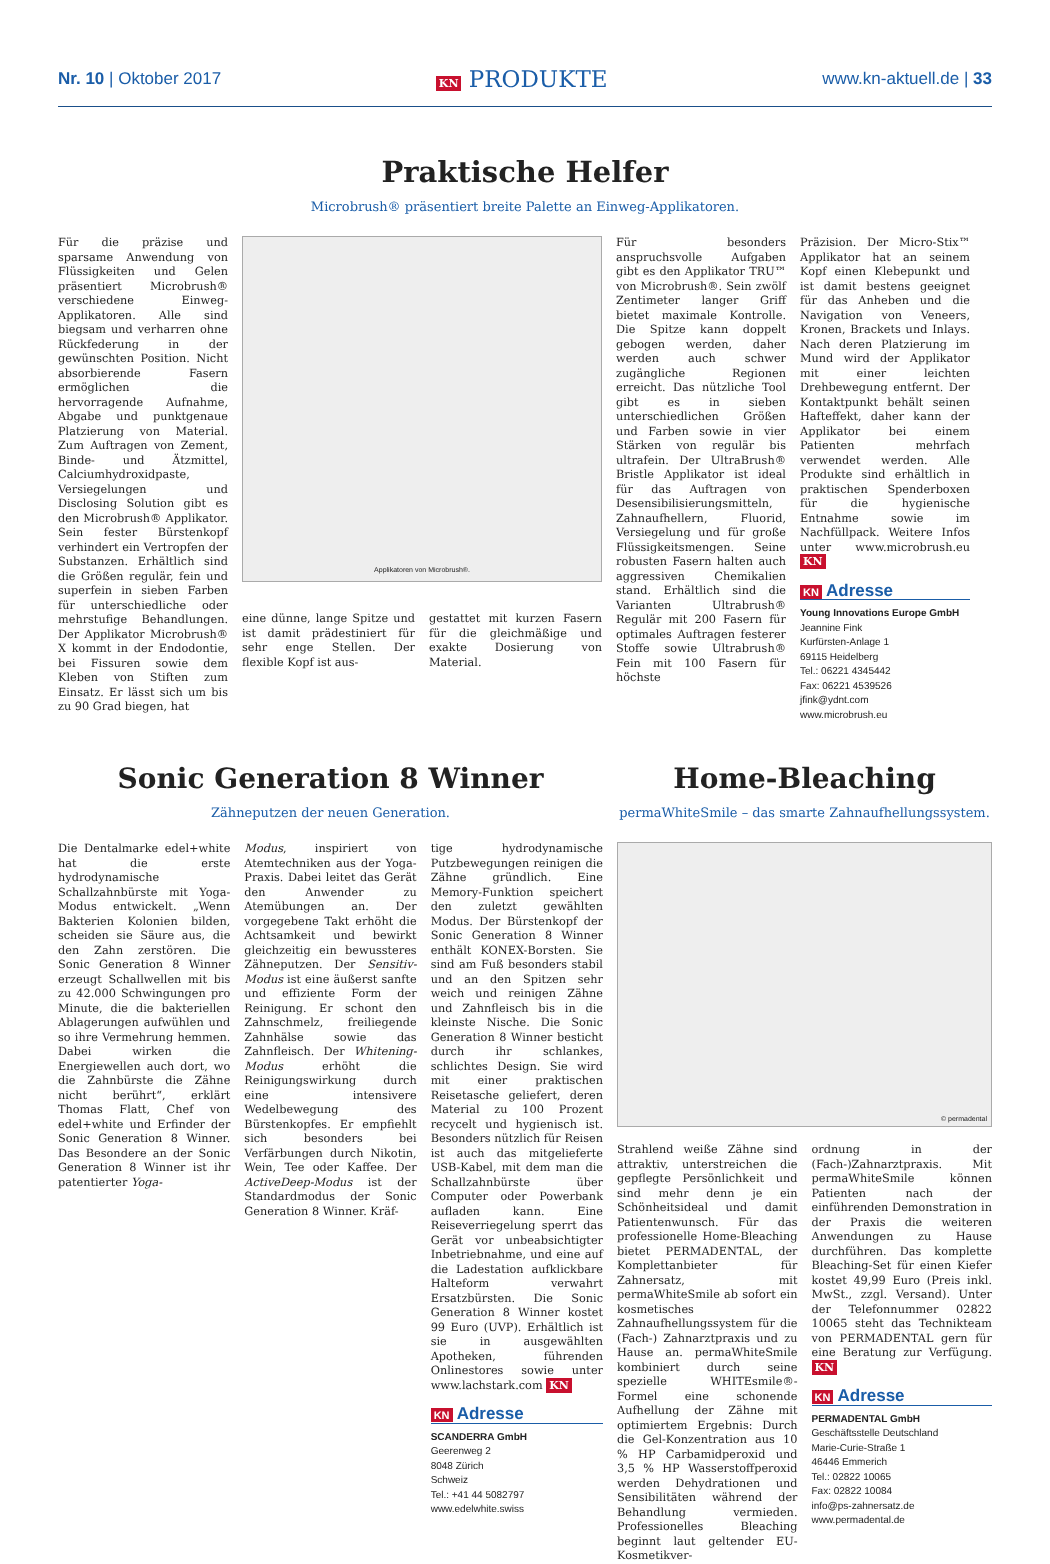Nr. 10 | Oktober 2017 KN PRODUKTE www.kn-aktuell.de | 33
Praktische Helfer
Microbrush® präsentiert breite Palette an Einweg-Applikatoren.
Für die präzise und sparsame Anwendung von Flüssigkeiten und Gelen präsentiert Microbrush® verschiedene Einweg-Applikatoren. Alle sind biegsam und verharren ohne Rückfederung in der gewünschten Position. Nicht absorbierende Fasern ermöglichen die hervorragende Aufnahme, Abgabe und punktgenaue Platzierung von Material. Zum Auftragen von Zement, Binde- und Ätzmittel, Calciumhydroxidpaste, Versiegelungen und Disclosing Solution gibt es den Microbrush® Applikator. Sein fester Bürstenkopf verhindert ein Vertropfen der Substanzen. Erhältlich sind die Größen regulär, fein und superfein in sieben Farben für unterschiedliche oder mehrstufige Behandlungen. Der Applikator Microbrush® X kommt in der Endodontie, bei Fissuren sowie dem Kleben von Stiften zum Einsatz. Er lässt sich um bis zu 90 Grad biegen, hat
Applikatoren von Microbrush®.
eine dünne, lange Spitze und ist damit prädestiniert für sehr enge Stellen. Der flexible Kopf ist aus-
gestattet mit kurzen Fasern für die gleichmäßige und exakte Dosierung von Material.
Für besonders anspruchsvolle Aufgaben gibt es den Applikator TRU™ von Microbrush®. Sein zwölf Zentimeter langer Griff bietet maximale Kontrolle. Die Spitze kann doppelt gebogen werden, daher werden auch schwer zugängliche Regionen erreicht. Das nützliche Tool gibt es in sieben unterschiedlichen Größen und Farben sowie in vier Stärken von regulär bis ultrafein. Der UltraBrush® Bristle Applikator ist ideal für das Auftragen von Desensibilisierungsmitteln, Zahnaufhellern, Fluorid, Versiegelung und für große Flüssigkeitsmengen. Seine robusten Fasern halten auch aggressiven Chemikalien stand. Erhältlich sind die Varianten Ultrabrush® Regulär mit 200 Fasern für optimales Auftragen festerer Stoffe sowie Ultrabrush® Fein mit 100 Fasern für höchste
Präzision. Der Micro-Stix™ Applikator hat an seinem Kopf einen Klebepunkt und ist damit bestens geeignet für das Anheben und die Navigation von Veneers, Kronen, Brackets und Inlays. Nach deren Platzierung im Mund wird der Applikator mit einer leichten Drehbewegung entfernt. Der Kontaktpunkt behält seinen Hafteffekt, daher kann der Applikator bei einem Patienten mehrfach verwendet werden. Alle Produkte sind erhältlich in praktischen Spenderboxen für die hygienische Entnahme sowie im Nachfüllpack. Weitere Infos unter www.microbrush.eu KN
KN Adresse
Young Innovations Europe GmbH
Jeannine Fink
Kurfürsten-Anlage 1
69115 Heidelberg
Tel.: 06221 4345442
Fax: 06221 4539526
jfink@ydnt.com
www.microbrush.eu
Sonic Generation 8 Winner
Zähneputzen der neuen Generation.
Die Dentalmarke edel+white hat die erste hydrodynamische Schallzahnbürste mit Yoga-Modus entwickelt. „Wenn Bakterien Kolonien bilden, scheiden sie Säure aus, die den Zahn zerstören. Die Sonic Generation 8 Winner erzeugt Schallwellen mit bis zu 42.000 Schwingungen pro Minute, die die bakteriellen Ablagerungen aufwühlen und so ihre Vermehrung hemmen. Dabei wirken die Energiewellen auch dort, wo die Zahnbürste die Zähne nicht berührt“, erklärt Thomas Flatt, Chef von edel+white und Erfinder der Sonic Generation 8 Winner. Das Besondere an der Sonic Generation 8 Winner ist ihr patentierter Yoga-
Modus, inspiriert von Atemtechniken aus der Yoga-Praxis. Dabei leitet das Gerät den Anwender zu Atemübungen an. Der vorgegebene Takt erhöht die Achtsamkeit und bewirkt gleichzeitig ein bewussteres Zähneputzen. Der Sensitiv-Modus ist eine äußerst sanfte und effiziente Form der Reinigung. Er schont den Zahnschmelz, freiliegende Zahnhälse sowie das Zahnfleisch. Der Whitening-Modus erhöht die Reinigungswirkung durch eine intensivere Wedelbewegung des Bürstenkopfes. Er empfiehlt sich besonders bei Verfärbungen durch Nikotin, Wein, Tee oder Kaffee. Der ActiveDeep-Modus ist der Standardmodus der Sonic Generation 8 Winner. Kräf-
tige hydrodynamische Putzbewegungen reinigen die Zähne gründlich. Eine Memory-Funktion speichert den zuletzt gewählten Modus. Der Bürstenkopf der Sonic Generation 8 Winner enthält KONEX-Borsten. Sie sind am Fuß besonders stabil und an den Spitzen sehr weich und reinigen Zähne und Zahnfleisch bis in die kleinste Nische. Die Sonic Generation 8 Winner besticht durch ihr schlankes, schlichtes Design. Sie wird mit einer praktischen Reisetasche geliefert, deren Material zu 100 Prozent recycelt und hygienisch ist. Besonders nützlich für Reisen ist auch das mitgelieferte USB-Kabel, mit dem man die Schallzahnbürste über Computer oder Powerbank aufladen kann. Eine Reiseverriegelung sperrt das Gerät vor unbeabsichtigter Inbetriebnahme, und eine auf die Ladestation aufklickbare Halteform verwahrt Ersatzbürsten. Die Sonic Generation 8 Winner kostet 99 Euro (UVP). Erhältlich ist sie in ausgewählten Apotheken, führenden Onlinestores sowie unter www.lachstark.com KN
KN Adresse
SCANDERRA GmbH
Geerenweg 2
8048 Zürich
Schweiz
Tel.: +41 44 5082797
www.edelwhite.swiss
Home-Bleaching
permaWhiteSmile – das smarte Zahnaufhellungssystem.
© permadental
Strahlend weiße Zähne sind attraktiv, unterstreichen die gepflegte Persönlichkeit und sind mehr denn je ein Schönheitsideal und damit Patientenwunsch. Für das professionelle Home-Bleaching bietet PERMADENTAL, der Komplettanbieter für Zahnersatz, mit permaWhiteSmile ab sofort ein kosmetisches Zahnaufhellungssystem für die (Fach-) Zahnarztpraxis und zu Hause an. permaWhiteSmile kombiniert durch seine spezielle WHITEsmile®-Formel eine schonende Aufhellung der Zähne mit optimiertem Ergebnis: Durch die Gel-Konzentration aus 10 % HP Carbamidperoxid und 3,5 % HP Wasserstoffperoxid werden Dehydrationen und Sensibilitäten während der Behandlung vermieden. Professionelles Bleaching beginnt laut geltender EU-Kosmetikver-
ordnung in der (Fach-)Zahnarztpraxis. Mit permaWhiteSmile können Patienten nach der einführenden Demonstration in der Praxis die weiteren Anwendungen zu Hause durchführen. Das komplette Bleaching-Set für einen Kiefer kostet 49,99 Euro (Preis inkl. MwSt., zzgl. Versand). Unter der Telefonnummer 02822 10065 steht das Technikteam von PERMADENTAL gern für eine Beratung zur Verfügung. KN
KN Adresse
PERMADENTAL GmbH
Geschäftsstelle Deutschland
Marie-Curie-Straße 1
46446 Emmerich
Tel.: 02822 10065
Fax: 02822 10084
info@ps-zahnersatz.de
www.permadental.de